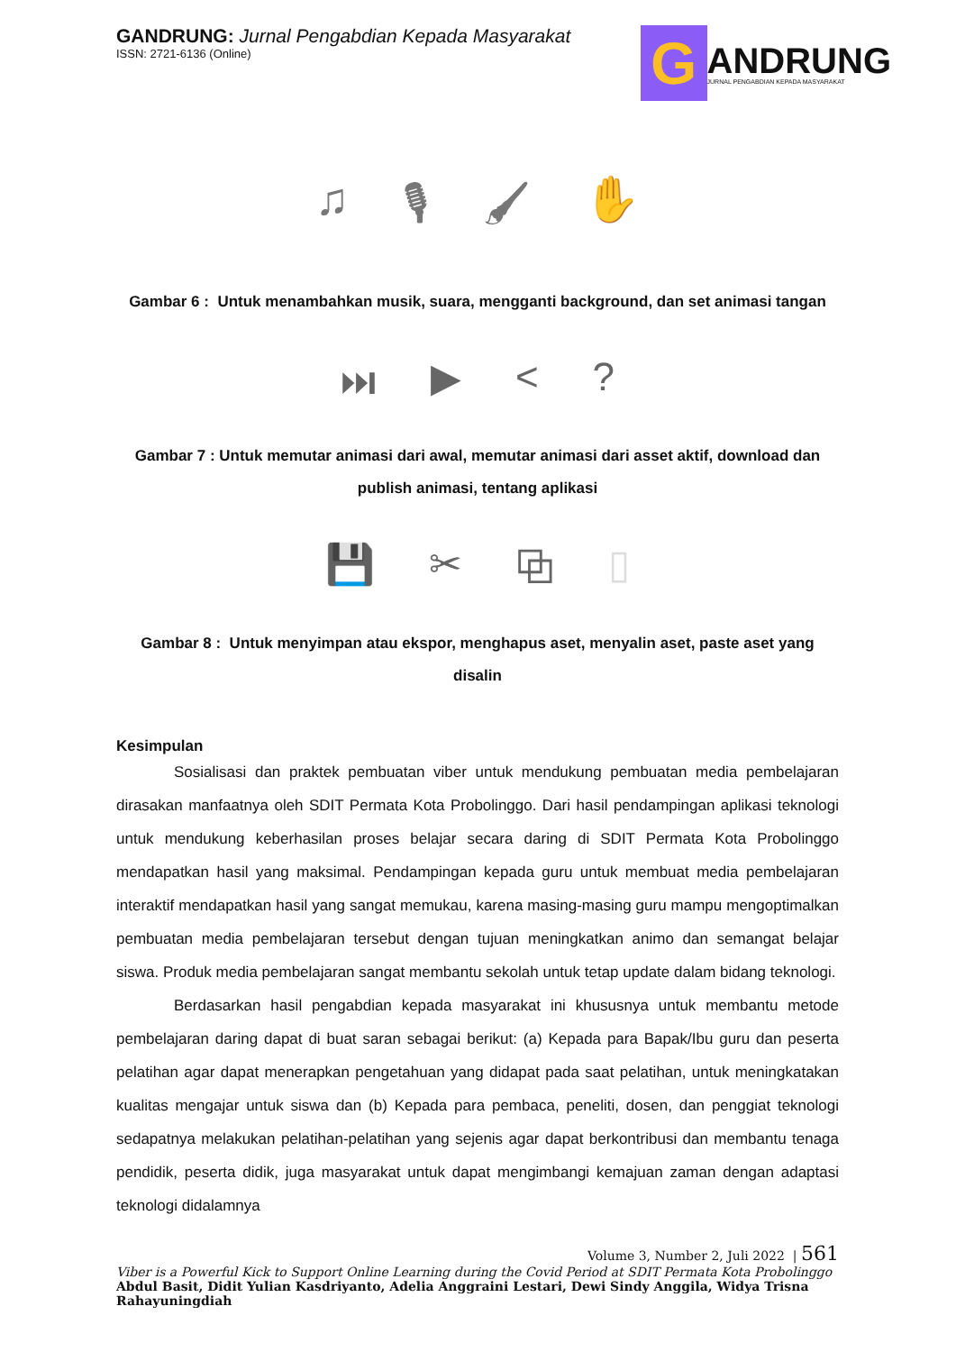GANDRUNG: Jurnal Pengabdian Kepada Masyarakat
ISSN: 2721-6136 (Online)
G
ANDRUNG
JURNAL PENGABDIAN KEPADA MASYARAKAT
♫ 🎙 🖌 ✋
Gambar 6 : Untuk menambahkan musik, suara, mengganti background, dan set animasi tangan
⏭ ▶ <?
Gambar 7 : Untuk memutar animasi dari awal, memutar animasi dari asset aktif, download dan publish animasi, tentang aplikasi
💾 ✂ ⧉ ▯
Gambar 8 : Untuk menyimpan atau ekspor, menghapus aset, menyalin aset, paste aset yang disalin
Kesimpulan
Sosialisasi dan praktek pembuatan viber untuk mendukung pembuatan media pembelajaran dirasakan manfaatnya oleh SDIT Permata Kota Probolinggo. Dari hasil pendampingan aplikasi teknologi untuk mendukung keberhasilan proses belajar secara daring di SDIT Permata Kota Probolinggo mendapatkan hasil yang maksimal. Pendampingan kepada guru untuk membuat media pembelajaran interaktif mendapatkan hasil yang sangat memukau, karena masing-masing guru mampu mengoptimalkan pembuatan media pembelajaran tersebut dengan tujuan meningkatkan animo dan semangat belajar siswa. Produk media pembelajaran sangat membantu sekolah untuk tetap update dalam bidang teknologi.
Berdasarkan hasil pengabdian kepada masyarakat ini khususnya untuk membantu metode pembelajaran daring dapat di buat saran sebagai berikut: (a) Kepada para Bapak/Ibu guru dan peserta pelatihan agar dapat menerapkan pengetahuan yang didapat pada saat pelatihan, untuk meningkatakan kualitas mengajar untuk siswa dan (b) Kepada para pembaca, peneliti, dosen, dan penggiat teknologi sedapatnya melakukan pelatihan-pelatihan yang sejenis agar dapat berkontribusi dan membantu tenaga pendidik, peserta didik, juga masyarakat untuk dapat mengimbangi kemajuan zaman dengan adaptasi teknologi didalamnya
Volume 3, Number 2, Juli 2022 | 561
Viber is a Powerful Kick to Support Online Learning during the Covid Period at SDIT Permata Kota Probolinggo
Abdul Basit, Didit Yulian Kasdriyanto, Adelia Anggraini Lestari, Dewi Sindy Anggila, Widya Trisna Rahayuningdiah